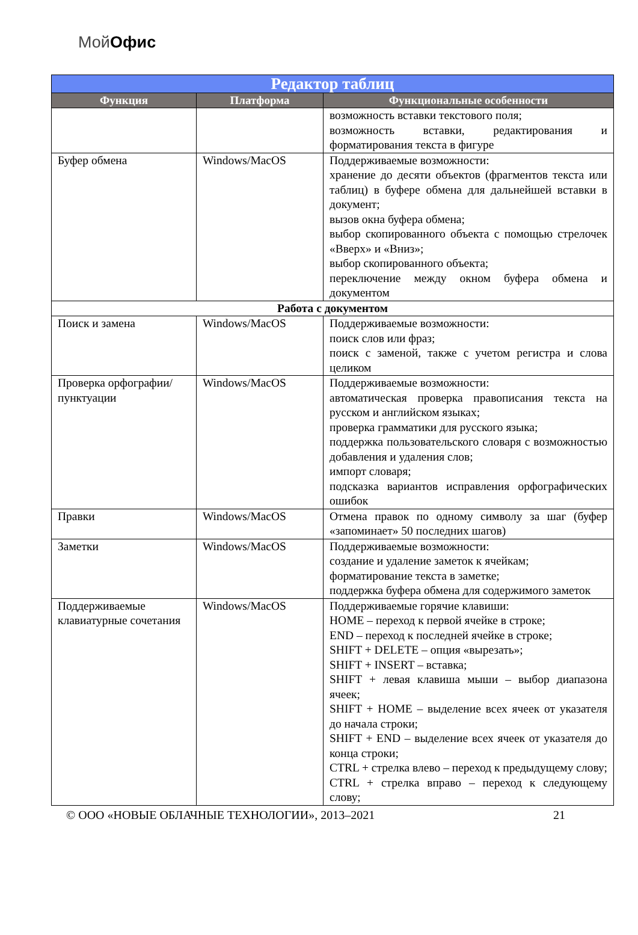МойОфис
| Редактор таблиц | | |
| --- | --- | --- |
| Функция | Платформа | Функциональные особенности |
| | | возможность вставки текстового поля; возможность вставки, редактирования и форматирования текста в фигуре |
| Буфер обмена | Windows/MacOS | Поддерживаемые возможности: хранение до десяти объектов (фрагментов текста или таблиц) в буфере обмена для дальнейшей вставки в документ; вызов окна буфера обмена; выбор скопированного объекта с помощью стрелочек «Вверх» и «Вниз»; выбор скопированного объекта; переключение между окном буфера обмена и документом |
| Работа с документом | | |
| Поиск и замена | Windows/MacOS | Поддерживаемые возможности: поиск слов или фраз; поиск с заменой, также с учетом регистра и слова целиком |
| Проверка орфографии/пунктуации | Windows/MacOS | Поддерживаемые возможности: автоматическая проверка правописания текста на русском и английском языках; проверка грамматики для русского языка; поддержка пользовательского словаря с возможностью добавления и удаления слов; импорт словаря; подсказка вариантов исправления орфографических ошибок |
| Правки | Windows/MacOS | Отмена правок по одному символу за шаг (буфер «запоминает» 50 последних шагов) |
| Заметки | Windows/MacOS | Поддерживаемые возможности: создание и удаление заметок к ячейкам; форматирование текста в заметке; поддержка буфера обмена для содержимого заметок |
| Поддерживаемые клавиатурные сочетания | Windows/MacOS | Поддерживаемые горячие клавиши: HOME – переход к первой ячейке в строке; END – переход к последней ячейке в строке; SHIFT + DELETE – опция «вырезать»; SHIFT + INSERT – вставка; SHIFT + левая клавиша мыши – выбор диапазона ячеек; SHIFT + HOME – выделение всех ячеек от указателя до начала строки; SHIFT + END – выделение всех ячеек от указателя до конца строки; CTRL + стрелка влево – переход к предыдущему слову; CTRL + стрелка вправо – переход к следующему слову; |
© ООО «НОВЫЕ ОБЛАЧНЫЕ ТЕХНОЛОГИИ», 2013–2021 21